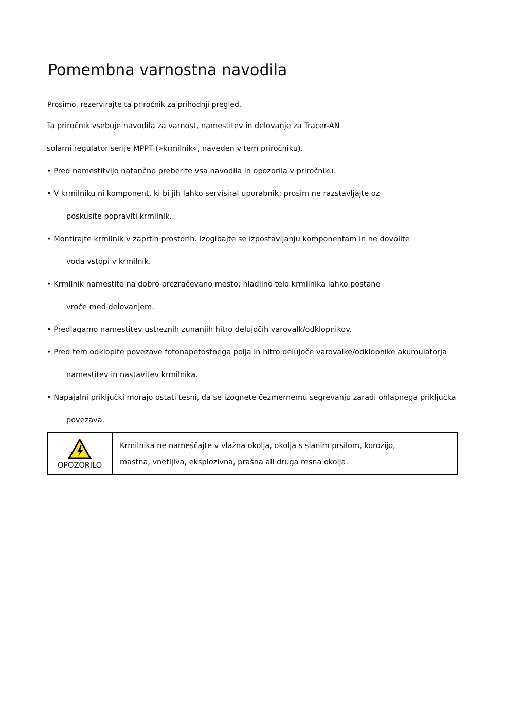Pomembna varnostna navodila
Prosimo, rezervirajte ta priročnik za prihodnji pregled.
Ta priročnik vsebuje navodila za varnost, namestitev in delovanje za Tracer-AN
solarni regulator serije MPPT (»krmilnik«, naveden v tem priročniku).
• Pred namestitvijo natančno preberite vsa navodila in opozorila v priročniku.
• V krmilniku ni komponent, ki bi jih lahko servisiral uporabnik; prosim ne razstavljajte oz
poskusite popraviti krmilnik.
• Montirajte krmilnik v zaprtih prostorih. Izogibajte se izpostavljanju komponentam in ne dovolite
voda vstopi v krmilnik.
• Krmilnik namestite na dobro prezračevano mesto; hladilno telo krmilnika lahko postane
vroče med delovanjem.
• Predlagamo namestitev ustreznih zunanjih hitro delujočih varovalk/odklopnikov.
• Pred tem odklopite povezave fotonapetostnega polja in hitro delujoče varovalke/odklopnike akumulatorja
namestitev in nastavitev krmilnika.
• Napajalni priključki morajo ostati tesni, da se izognete čezmernemu segrevanju zaradi ohlapnega priključka
povezava.
| OPOZORILO | Krmilnika ne nameščajte v vlažna okolja, okolja s slanim pršilom, korozijo, mastna, vnetljiva, eksplozivna, prašna ali druga resna okolja. |